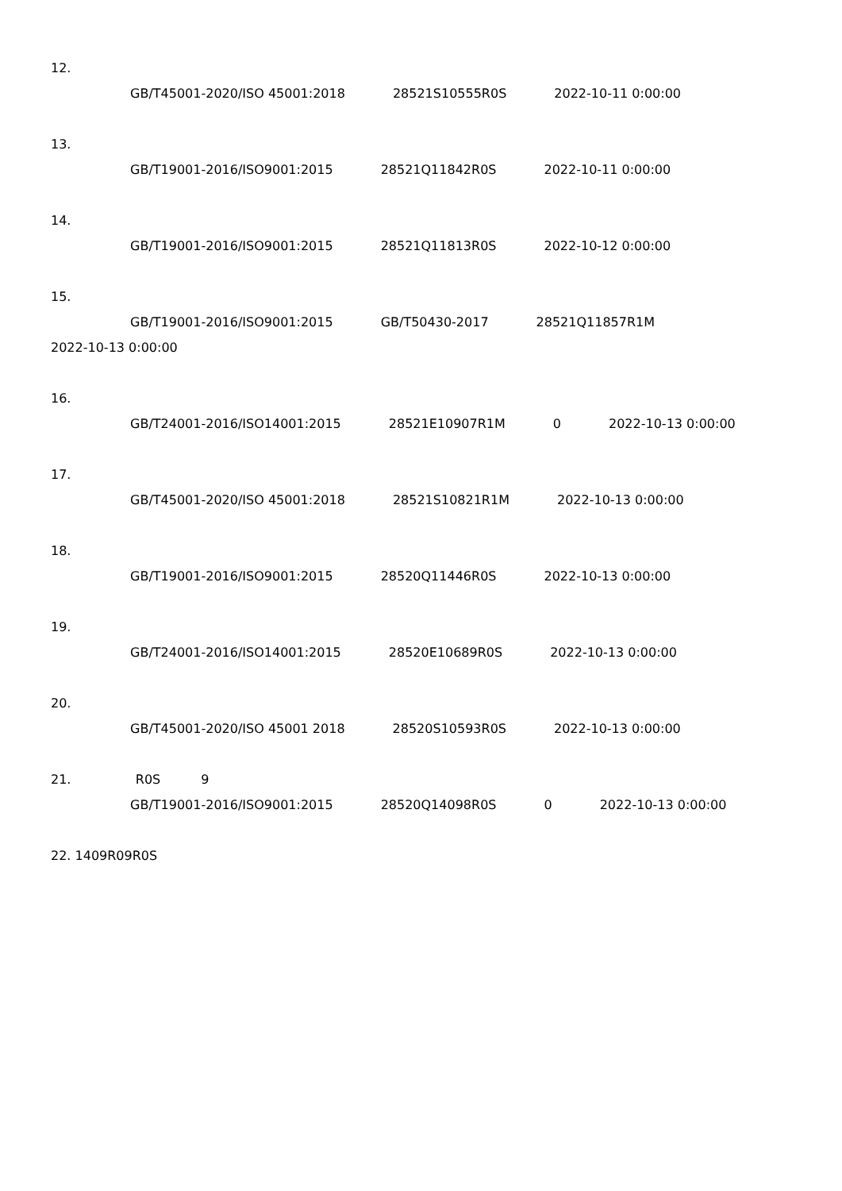12.
GB/T45001-2020/ISO 45001:2018 28521S10555R0S 2022-10-11 0:00:00
13.
GB/T19001-2016/ISO9001:2015 28521Q11842R0S 2022-10-11 0:00:00
14.
GB/T19001-2016/ISO9001:2015 28521Q11813R0S 2022-10-12 0:00:00
15.
GB/T19001-2016/ISO9001:2015 GB/T50430-2017 28521Q11857R1M
2022-10-13 0:00:00
16.
GB/T24001-2016/ISO14001:2015 28521E10907R1M 0 2022-10-13 0:00:00
17.
GB/T45001-2020/ISO 45001:2018 28521S10821R1M 2022-10-13 0:00:00
18.
GB/T19001-2016/ISO9001:2015 28520Q11446R0S 2022-10-13 0:00:00
19.
GB/T24001-2016/ISO14001:2015 28520E10689R0S 2022-10-13 0:00:00
20.
GB/T45001-2020/ISO 45001 2018 28520S10593R0S 2022-10-13 0:00:00
21. R0S 9
GB/T19001-2016/ISO9001:2015 28520Q14098R0S 0 2022-10-13 0:00:00
22. 1409R09R0S